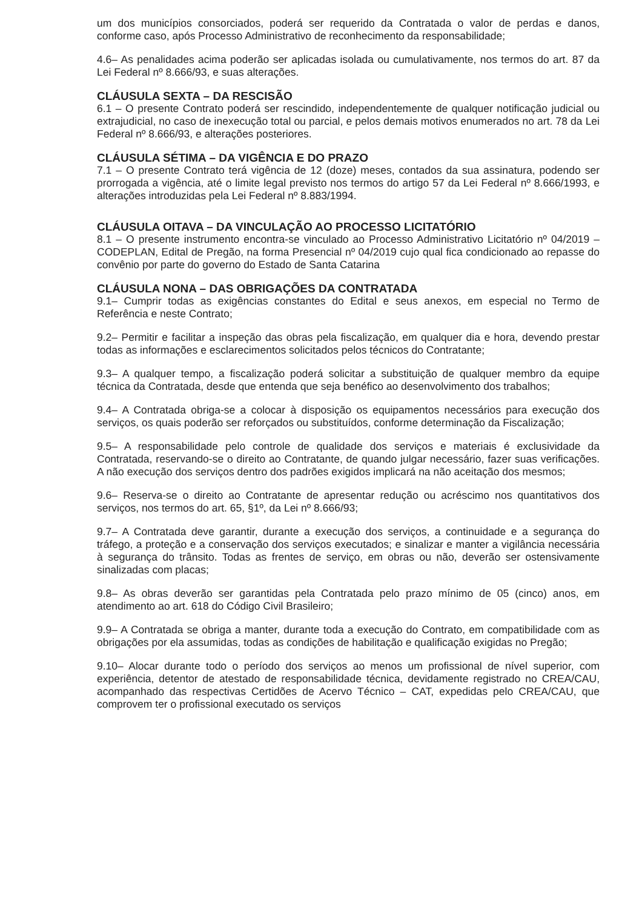um dos municípios consorciados, poderá ser requerido da Contratada o valor de perdas e danos, conforme caso, após Processo Administrativo de reconhecimento da responsabilidade;
4.6– As penalidades acima poderão ser aplicadas isolada ou cumulativamente, nos termos do art. 87 da Lei Federal nº 8.666/93, e suas alterações.
CLÁUSULA SEXTA – DA RESCISÃO
6.1 – O presente Contrato poderá ser rescindido, independentemente de qualquer notificação judicial ou extrajudicial, no caso de inexecução total ou parcial, e pelos demais motivos enumerados no art. 78 da Lei Federal nº 8.666/93, e alterações posteriores.
CLÁUSULA SÉTIMA – DA VIGÊNCIA E DO PRAZO
7.1 – O presente Contrato terá vigência de 12 (doze) meses, contados da sua assinatura, podendo ser prorrogada a vigência, até o limite legal previsto nos termos do artigo 57 da Lei Federal nº 8.666/1993, e alterações introduzidas pela Lei Federal nº 8.883/1994.
CLÁUSULA OITAVA – DA VINCULAÇÃO AO PROCESSO LICITATÓRIO
8.1 – O presente instrumento encontra-se vinculado ao Processo Administrativo Licitatório nº 04/2019 – CODEPLAN, Edital de Pregão, na forma Presencial nº 04/2019 cujo qual fica condicionado ao repasse do convênio por parte do governo do Estado de Santa Catarina
CLÁUSULA NONA – DAS OBRIGAÇÕES DA CONTRATADA
9.1– Cumprir todas as exigências constantes do Edital e seus anexos, em especial no Termo de Referência e neste Contrato;
9.2– Permitir e facilitar a inspeção das obras pela fiscalização, em qualquer dia e hora, devendo prestar todas as informações e esclarecimentos solicitados pelos técnicos do Contratante;
9.3– A qualquer tempo, a fiscalização poderá solicitar a substituição de qualquer membro da equipe técnica da Contratada, desde que entenda que seja benéfico ao desenvolvimento dos trabalhos;
9.4– A Contratada obriga-se a colocar à disposição os equipamentos necessários para execução dos serviços, os quais poderão ser reforçados ou substituídos, conforme determinação da Fiscalização;
9.5– A responsabilidade pelo controle de qualidade dos serviços e materiais é exclusividade da Contratada, reservando-se o direito ao Contratante, de quando julgar necessário, fazer suas verificações. A não execução dos serviços dentro dos padrões exigidos implicará na não aceitação dos mesmos;
9.6– Reserva-se o direito ao Contratante de apresentar redução ou acréscimo nos quantitativos dos serviços, nos termos do art. 65, §1º, da Lei nº 8.666/93;
9.7– A Contratada deve garantir, durante a execução dos serviços, a continuidade e a segurança do tráfego, a proteção e a conservação dos serviços executados; e sinalizar e manter a vigilância necessária à segurança do trânsito. Todas as frentes de serviço, em obras ou não, deverão ser ostensivamente sinalizadas com placas;
9.8– As obras deverão ser garantidas pela Contratada pelo prazo mínimo de 05 (cinco) anos, em atendimento ao art. 618 do Código Civil Brasileiro;
9.9– A Contratada se obriga a manter, durante toda a execução do Contrato, em compatibilidade com as obrigações por ela assumidas, todas as condições de habilitação e qualificação exigidas no Pregão;
9.10– Alocar durante todo o período dos serviços ao menos um profissional de nível superior, com experiência, detentor de atestado de responsabilidade técnica, devidamente registrado no CREA/CAU, acompanhado das respectivas Certidões de Acervo Técnico – CAT, expedidas pelo CREA/CAU, que comprovem ter o profissional executado os serviços